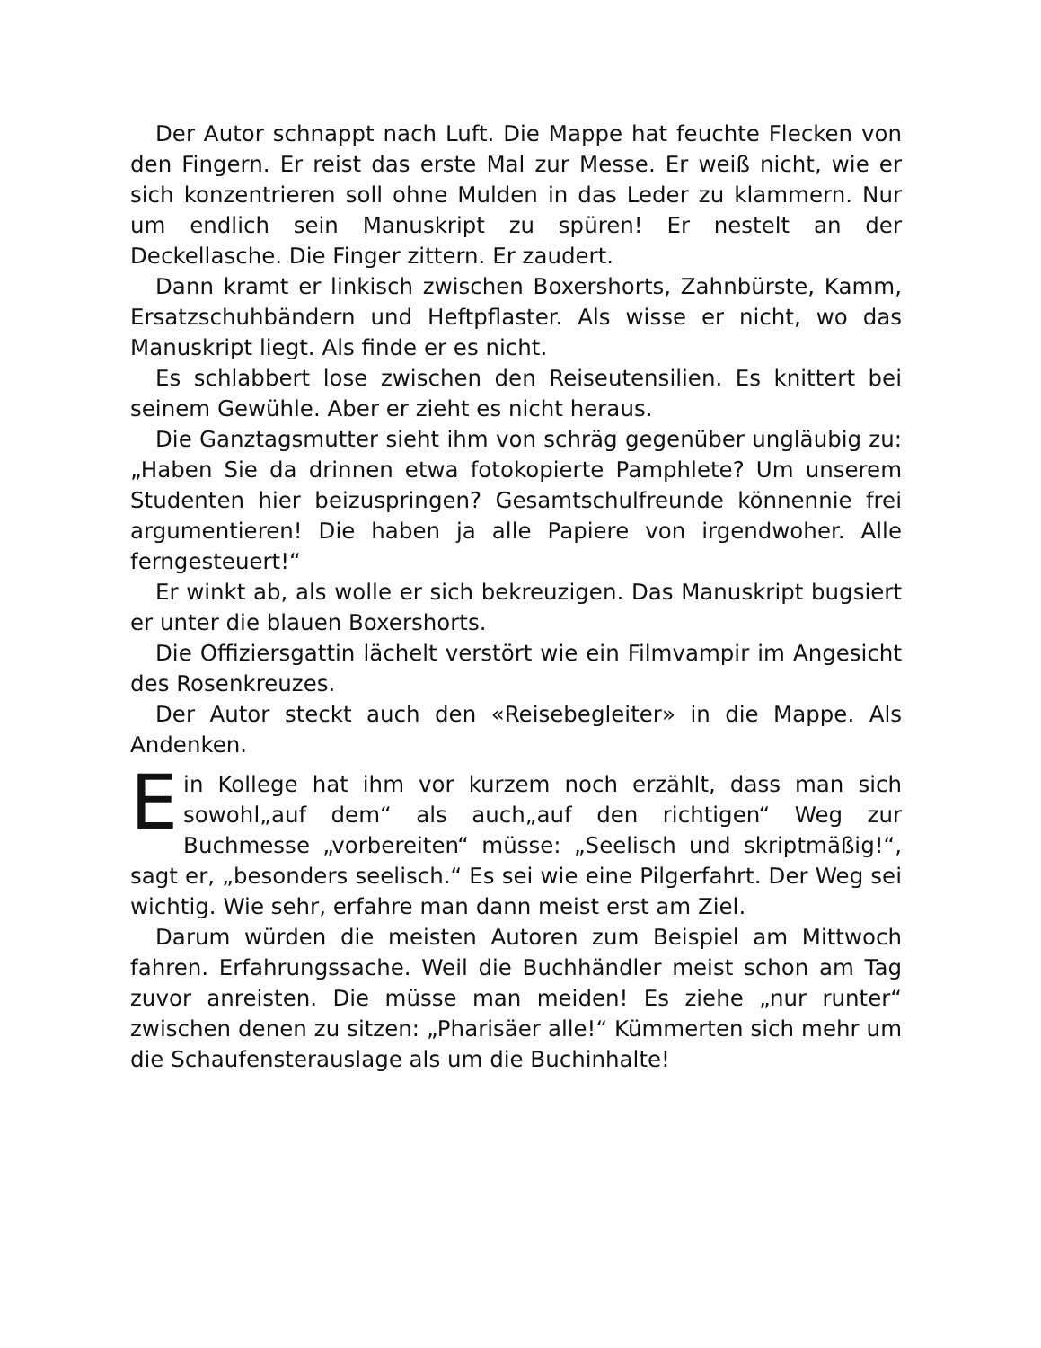Der Autor schnappt nach Luft. Die Mappe hat feuchte Flecken von den Fingern. Er reist das erste Mal zur Messe. Er weiß nicht, wie er sich konzentrieren soll ohne Mulden in das Leder zu klammern. Nur um endlich sein Manuskript zu spüren! Er nestelt an der Deckellasche. Die Finger zittern. Er zaudert.
Dann kramt er linkisch zwischen Boxershorts, Zahnbürste, Kamm, Ersatzschuhbändern und Heftpflaster. Als wisse er nicht, wo das Manuskript liegt. Als finde er es nicht.
Es schlabbert lose zwischen den Reiseutensilien. Es knittert bei seinem Gewühle. Aber er zieht es nicht heraus.
Die Ganztagsmutter sieht ihm von schräg gegenüber ungläubig zu: „Haben Sie da drinnen etwa fotokopierte Pamphlete? Um unserem Studenten hier beizuspringen? Gesamtschulfreunde könnennie frei argumentieren! Die haben ja alle Papiere von irgendwoher. Alle ferngesteuert!“
Er winkt ab, als wolle er sich bekreuzigen. Das Manuskript bugsiert er unter die blauen Boxershorts.
Die Offiziersgattin lächelt verstört wie ein Filmvampir im Angesicht des Rosenkreuzes.
Der Autor steckt auch den «Reisebegleiter» in die Mappe. Als Andenken.
Ein Kollege hat ihm vor kurzem noch erzählt, dass man sich sowohl„auf dem“ als auch„auf den richtigen“ Weg zur Buchmesse „vorbereiten“ müsse: „Seelisch und skriptmäßig!“, sagt er, „besonders seelisch.“ Es sei wie eine Pilgerfahrt. Der Weg sei wichtig. Wie sehr, erfahre man dann meist erst am Ziel.
Darum würden die meisten Autoren zum Beispiel am Mittwoch fahren. Erfahrungssache. Weil die Buchhändler meist schon am Tag zuvor anreisten. Die müsse man meiden! Es ziehe „nur runter“ zwischen denen zu sitzen: „Pharisäer alle!“ Kümmerten sich mehr um die Schaufensterauslage als um die Buchinhalte!